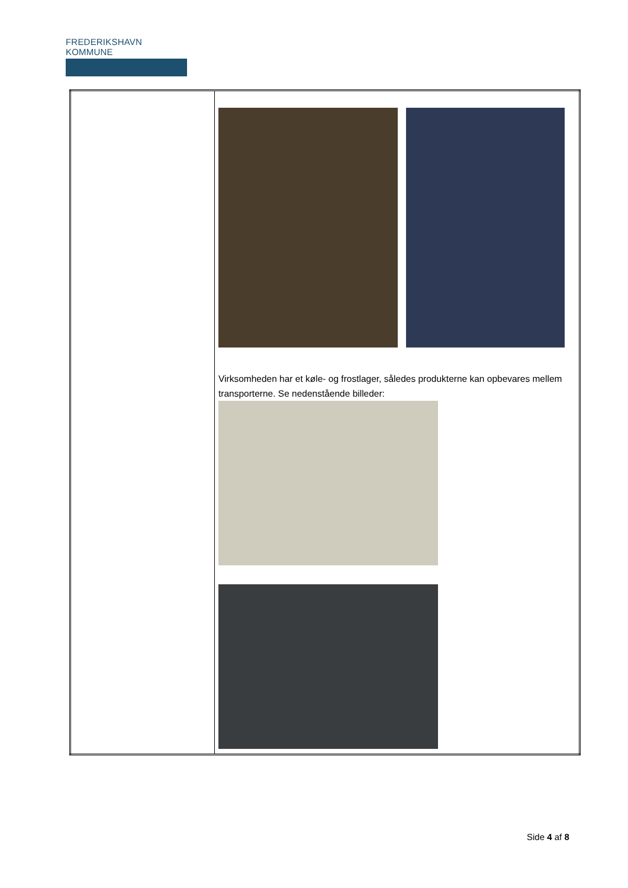FREDERIKSHAVN KOMMUNE
| | Virksomheden har et køle- og frostlager, således produkterne kan opbevares mellem transporterne. Se nedenstående billeder: |
Side 4 af 8